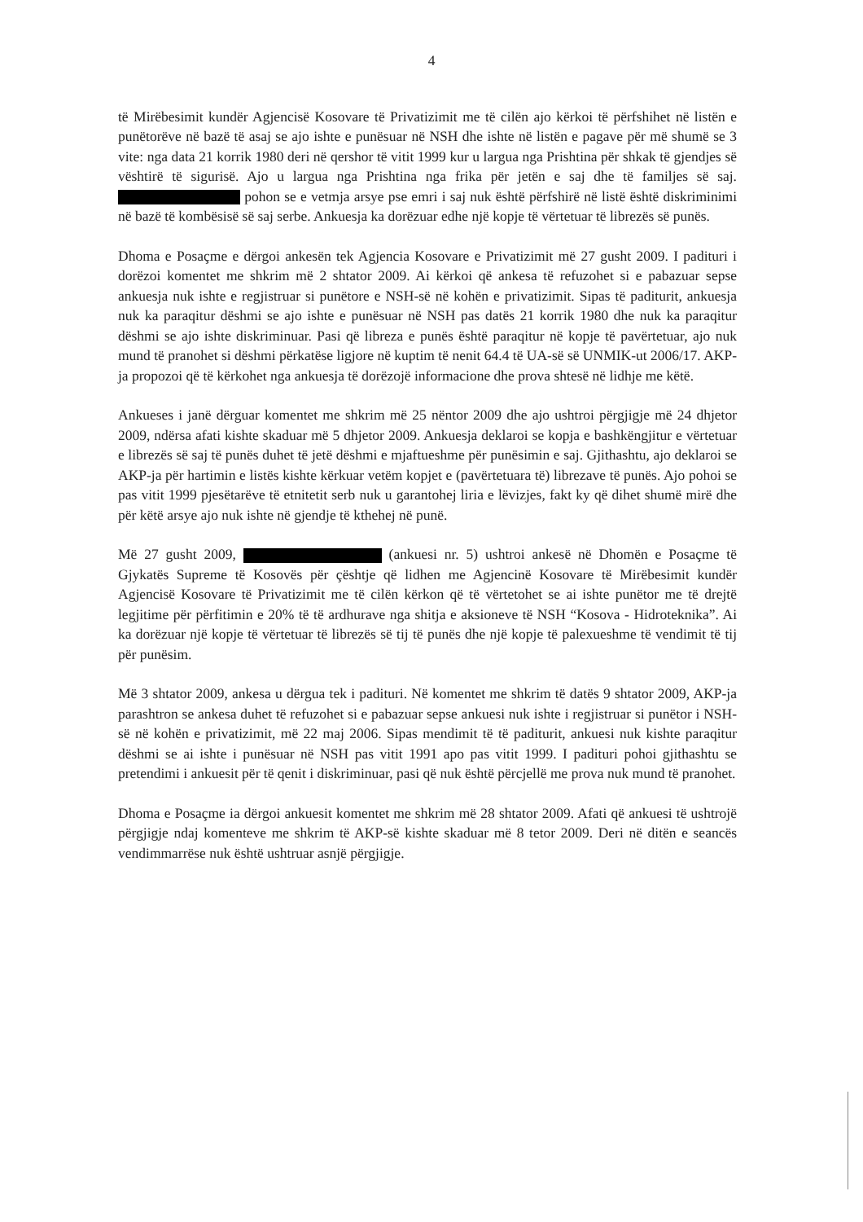4
të Mirëbesimit kundër Agjencisë Kosovare të Privatizimit me të cilën ajo kërkoi të përfshihet në listën e punëtorëve në bazë të asaj se ajo ishte e punësuar në NSH dhe ishte në listën e pagave për më shumë se 3 vite: nga data 21 korrik 1980 deri në qershor të vitit 1999 kur u largua nga Prishtina për shkak të gjendjes së vështirë të sigurisë. Ajo u largua nga Prishtina nga frika për jetën e saj dhe të familjes së saj. pohon se e vetmja arsye pse emri i saj nuk është përfshirë në listë është diskriminimi në bazë të kombësisë së saj serbe. Ankuesja ka dorëzuar edhe një kopje të vërtetuar të librezës së punës.
Dhoma e Posaçme e dërgoi ankesën tek Agjencia Kosovare e Privatizimit më 27 gusht 2009. I padituri i dorëzoi komentet me shkrim më 2 shtator 2009. Ai kërkoi që ankesa të refuzohet si e pabazuar sepse ankuesja nuk ishte e regjistruar si punëtore e NSH-së në kohën e privatizimit. Sipas të paditurit, ankuesja nuk ka paraqitur dëshmi se ajo ishte e punësuar në NSH pas datës 21 korrik 1980 dhe nuk ka paraqitur dëshmi se ajo ishte diskriminuar. Pasi që libreza e punës është paraqitur në kopje të pavërtetuar, ajo nuk mund të pranohet si dëshmi përkatëse ligjore në kuptim të nenit 64.4 të UA-së së UNMIK-ut 2006/17. AKP-ja propozoi që të kërkohet nga ankuesja të dorëzojë informacione dhe prova shtesë në lidhje me këtë.
Ankueses i janë dërguar komentet me shkrim më 25 nëntor 2009 dhe ajo ushtroi përgjigje më 24 dhjetor 2009, ndërsa afati kishte skaduar më 5 dhjetor 2009. Ankuesja deklaroi se kopja e bashkëngjitur e vërtetuar e librezës së saj të punës duhet të jetë dëshmi e mjaftueshme për punësimin e saj. Gjithashtu, ajo deklaroi se AKP-ja për hartimin e listës kishte kërkuar vetëm kopjet e (pavërtetuara të) librezave të punës. Ajo pohoi se pas vitit 1999 pjesëtarëve të etnitetit serb nuk u garantohej liria e lëvizjes, fakt ky që dihet shumë mirë dhe për këtë arsye ajo nuk ishte në gjendje të kthehej në punë.
Më 27 gusht 2009, (ankuesi nr. 5) ushtroi ankesë në Dhomën e Posaçme të Gjykatës Supreme të Kosovës për çështje që lidhen me Agjencinë Kosovare të Mirëbesimit kundër Agjencisë Kosovare të Privatizimit me të cilën kërkon që të vërtetohet se ai ishte punëtor me të drejtë legjitime për përfitimin e 20% të të ardhurave nga shitja e aksioneve të NSH “Kosova - Hidroteknika”. Ai ka dorëzuar një kopje të vërtetuar të librezës së tij të punës dhe një kopje të palexueshme të vendimit të tij për punësim.
Më 3 shtator 2009, ankesa u dërgua tek i padituri. Në komentet me shkrim të datës 9 shtator 2009, AKP-ja parashtron se ankesa duhet të refuzohet si e pabazuar sepse ankuesi nuk ishte i regjistruar si punëtor i NSH-së në kohën e privatizimit, më 22 maj 2006. Sipas mendimit të të paditurit, ankuesi nuk kishte paraqitur dëshmi se ai ishte i punësuar në NSH pas vitit 1991 apo pas vitit 1999. I padituri pohoi gjithashtu se pretendimi i ankuesit për të qenit i diskriminuar, pasi që nuk është përcjellë me prova nuk mund të pranohet.
Dhoma e Posaçme ia dërgoi ankuesit komentet me shkrim më 28 shtator 2009. Afati që ankuesi të ushtrojë përgjigje ndaj komenteve me shkrim të AKP-së kishte skaduar më 8 tetor 2009. Deri në ditën e seancës vendimmarrëse nuk është ushtruar asnjë përgjigje.